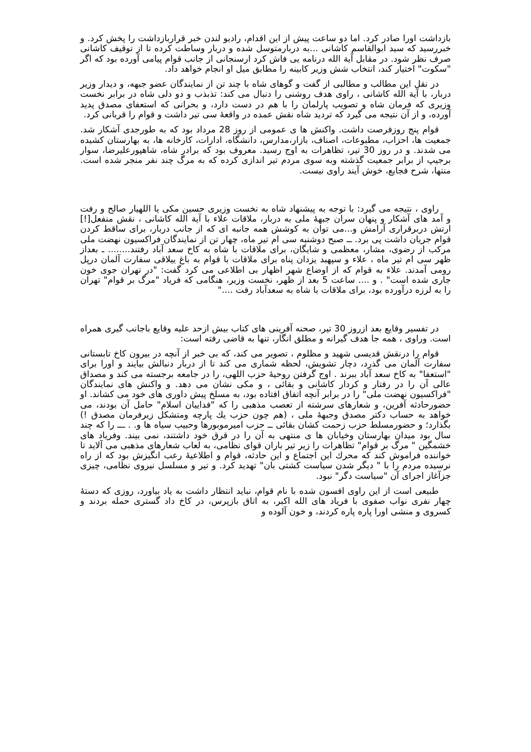بازداشت اورا صادر کرد. اما دو ساعت پیش از این اقدام، رادیو لندن خبر قراربازداشت را پخش کرد. و خبررسید که سید ابوالقاسم کاشانی ...به دربارمتوسل شده و دربار وساطت کرده تا از توقیف کاشانی صرف نظر شود. در مقابل آیة الله درنامه یی فاش کرد ارسنجانی از جانب قوام پیامی آورده بود که اگر "سکوت" اختیار کند، انتخاب شش وزیر کابینه را مطابق میل او انجام خواهد داد.
در نقل این مطالب و مطالبی از گفت و گوهای شاه با چند تن از نمایندگان عضو جبهه، و دیدار وزیر دربار، با آیة الله کاشانی ، راوی هدف روشنی را دنبال می کند: تذبذب و دو دلی شاه در برابر نخست وزیری که فرمان شاه و تصویب پارلمان را با هم در دست دارد، و بحرانی که استعفای مصدق پدید آورده، و از آن نتیجه می گیرد که تردید شاه نقش عمده در واقعهٔ سی تیر داشت و قوام را قربانی کرد.
قوام پنج روزفرصت داشت. واکنش ها ی عمومی از روز 28 مرداد بود که به طورجدی آشکار شد. جمعیت ها، احزاب، مطبوعات، اصناف، بازار،مدارس، دانشگاه، ادارات، کارخانه ها، به بهارستان کشیده می شدند. و در روز 30 تیر، تظاهرات به اوج رسید. معروف بود که برادر شاه، شاهپورعلیرضا، سوار برجیپ از برابر جمعیت گذشته وبه سوی مردم تیر اندازی کرده که به مرگ چند نفر منجر شده است. منتها، شرح فجایع، خوش آیند راوی نیست.
راوی ، نتیجه می گیرد: با توجه به پیشنهاد شاه به نخست وزیری حسین مکی یا اللهیار صالح و رفت و آمد های آشکار و پنهان سران جبههٔ ملی به دربار، ملاقات علاء با آیة الله کاشانی ، نقش منفعل[!] ارتش دربرقراری آرامش و...می توان به کوشش همه جانبه ای که از جانب دربار، برای ساقط کردن قوام جریان داشت پی برد. ــ صبح دوشنبه سی ام تیر ماه، چهار تن از نمایندگان فراکسیون نهضت ملی مرکب از رضوی، مشار، معظمی و شایگان، برای ملاقات با شاه به کاخ سعد آباد رفتند........ ـ بعداز ظهر سی ام تیر ماه ، علاء و سپهبد یزدان پناه برای ملاقات با قوام به باغ ییلاقی سفارت آلمان درپل رومی آمدند. علاء به قوام که از اوضاع شهر اظهار بی اطلاعی می کرد گفت: "در تهران جوی خون جاری شده است" . و .... ساعت 5 بعد از ظهر، نخست وزیر، هنگامی که فریاد "مرگ بر قوام" تهران را به لرزه درآورده بود، برای ملاقات با شاه به سعدآباد رفت ...."
در تفسیر وقایع بعد ازروز 30 تیر، صحنه آفرینی های کتاب بیش ازحد علیه وقایع باجانب گیری همراه است. وراوی ، همه جا هدف گیرانه و مطلق انگار، تنها به قاضی رفته است:
قوام را درنقش قدیسی شهید و مظلوم ، تصویر می کند، که بی خبر از آنچه در بیرون کاخ تابستانی سفارت آلمان می گذرد، دچار تشویش، لحظه شماری می کند تا از دربار دنبالش بیایند و اورا برای "استعفا" به کاخ سعد آباد ببرند . اوج گرفتن روحیهٔ حزب اللهی، را در جامعه برجسته می کند و مصداق عالی آن را در رفتار و کردار کاشانی و بقائی ، و مکی نشان می دهد. و واکنش های نمایندگان "فراکسیون نهضت ملی" را در برابر آنچه اتفاق افتاده بود، به مسلخ پیش داوری های خود می کشاند. او حضورحادثه آفرین، و شعارهای سرشته از تعصب مذهبی را که "فداییان اسلام" حامل آن بودند، می خواهد به حساب دکتر مصدق وجبههٔ ملی ، (هم چون حزب يك پارچه ومتشكل زیرفرمان مصدق !) بگذارد؛ و حضورمسلط حزب زحمت کشان بقائی ــ حزب امیرموبورها وحبیب سیاه ها و. . ـــ را که چند سال بود میدان بهارستان وخیابان ها ی منتهی به آن را در قرق خود داشتند، نمی بیند. وفریاد های خشمگین " مرگ بر قوام" تظاهرات را زیر تیر باران قوای نظامی، به لعاب شعارهای مذهبی می آلاید تا خواننده فراموش کند که محرك این اجتماع و این حادثه، قوام و اطلاعیهٔ رعب انگیزش بود که از راه نرسیده مردم را با " دیگر شدن سیاست کشتی بان" تهدید کرد. و تیر و مسلسل نیروی نظامی، چیزی جزآغاز اجرای آن "سیاست دگر" نبود.
طبیعی است از این راوی افسون شده با نام قوام، نباید انتظار داشت به یاد بیاورد، روزی که دستهٔ چهار نفری نواب صفوی با فریاد های الله اکبر، به اتاق بازپرس، در کاخ داد گستری حمله بردند و کسروی و منشی اورا پاره پاره کردند، و خون آلوده و